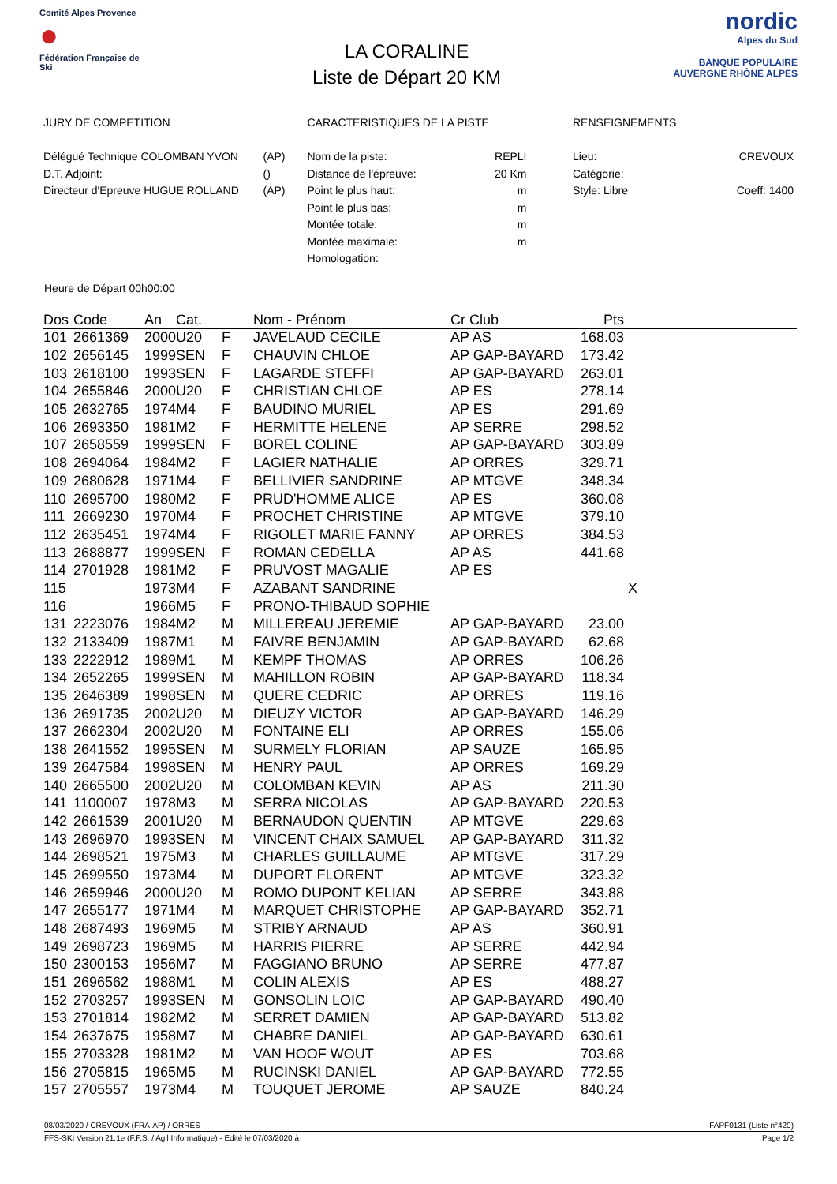Comité Alpes Provence
●
Fédération Française de Ski
LA CORALINE
Liste de Départ 20 KM
nordic
Alpes du Sud
BANQUE POPULAIRE
AUVERGNE RHÔNE ALPES
JURY DE COMPETITION
| Délégué Technique COLOMBAN YVON | (AP) |
| D.T. Adjoint: | () |
| Directeur d'Epreuve HUGUE ROLLAND | (AP) |
CARACTERISTIQUES DE LA PISTE
| Nom de la piste: | REPLI |
| Distance de l'épreuve: | 20 Km |
| Point le plus haut: | m |
| Point le plus bas: | m |
| Montée totale: | m |
| Montée maximale: | m |
| Homologation: | |
RENSEIGNEMENTS
| Lieu: | CREVOUX |
| Catégorie: | |
| Style: Libre | Coeff: 1400 |
Heure de Départ 00h00:00
| Dos | Code | An | Cat. | | Nom - Prénom | Cr Club | Pts | |
| --- | --- | --- | --- | --- | --- | --- | --- | --- |
| 101 | 2661369 | 2000 | U20 | F | JAVELAUD CECILE | AP AS | 168.03 | |
| 102 | 2656145 | 1999 | SEN | F | CHAUVIN CHLOE | AP GAP-BAYARD | 173.42 | |
| 103 | 2618100 | 1993 | SEN | F | LAGARDE STEFFI | AP GAP-BAYARD | 263.01 | |
| 104 | 2655846 | 2000 | U20 | F | CHRISTIAN CHLOE | AP ES | 278.14 | |
| 105 | 2632765 | 1974 | M4 | F | BAUDINO MURIEL | AP ES | 291.69 | |
| 106 | 2693350 | 1981 | M2 | F | HERMITTE HELENE | AP SERRE | 298.52 | |
| 107 | 2658559 | 1999 | SEN | F | BOREL COLINE | AP GAP-BAYARD | 303.89 | |
| 108 | 2694064 | 1984 | M2 | F | LAGIER NATHALIE | AP ORRES | 329.71 | |
| 109 | 2680628 | 1971 | M4 | F | BELLIVIER SANDRINE | AP MTGVE | 348.34 | |
| 110 | 2695700 | 1980 | M2 | F | PRUD'HOMME ALICE | AP ES | 360.08 | |
| 111 | 2669230 | 1970 | M4 | F | PROCHET CHRISTINE | AP MTGVE | 379.10 | |
| 112 | 2635451 | 1974 | M4 | F | RIGOLET MARIE FANNY | AP ORRES | 384.53 | |
| 113 | 2688877 | 1999 | SEN | F | ROMAN CEDELLA | AP AS | 441.68 | |
| 114 | 2701928 | 1981 | M2 | F | PRUVOST MAGALIE | AP ES | | |
| 115 | | 1973 | M4 | F | AZABANT SANDRINE | | | X |
| 116 | | 1966 | M5 | F | PRONO-THIBAUD SOPHIE | | | |
| 131 | 2223076 | 1984 | M2 | M | MILLEREAU JEREMIE | AP GAP-BAYARD | 23.00 | |
| 132 | 2133409 | 1987 | M1 | M | FAIVRE BENJAMIN | AP GAP-BAYARD | 62.68 | |
| 133 | 2222912 | 1989 | M1 | M | KEMPF THOMAS | AP ORRES | 106.26 | |
| 134 | 2652265 | 1999 | SEN | M | MAHILLON ROBIN | AP GAP-BAYARD | 118.34 | |
| 135 | 2646389 | 1998 | SEN | M | QUERE CEDRIC | AP ORRES | 119.16 | |
| 136 | 2691735 | 2002 | U20 | M | DIEUZY VICTOR | AP GAP-BAYARD | 146.29 | |
| 137 | 2662304 | 2002 | U20 | M | FONTAINE ELI | AP ORRES | 155.06 | |
| 138 | 2641552 | 1995 | SEN | M | SURMELY FLORIAN | AP SAUZE | 165.95 | |
| 139 | 2647584 | 1998 | SEN | M | HENRY PAUL | AP ORRES | 169.29 | |
| 140 | 2665500 | 2002 | U20 | M | COLOMBAN KEVIN | AP AS | 211.30 | |
| 141 | 1100007 | 1978 | M3 | M | SERRA NICOLAS | AP GAP-BAYARD | 220.53 | |
| 142 | 2661539 | 2001 | U20 | M | BERNAUDON QUENTIN | AP MTGVE | 229.63 | |
| 143 | 2696970 | 1993 | SEN | M | VINCENT CHAIX SAMUEL | AP GAP-BAYARD | 311.32 | |
| 144 | 2698521 | 1975 | M3 | M | CHARLES GUILLAUME | AP MTGVE | 317.29 | |
| 145 | 2699550 | 1973 | M4 | M | DUPORT FLORENT | AP MTGVE | 323.32 | |
| 146 | 2659946 | 2000 | U20 | M | ROMO DUPONT KELIAN | AP SERRE | 343.88 | |
| 147 | 2655177 | 1971 | M4 | M | MARQUET CHRISTOPHE | AP GAP-BAYARD | 352.71 | |
| 148 | 2687493 | 1969 | M5 | M | STRIBY ARNAUD | AP AS | 360.91 | |
| 149 | 2698723 | 1969 | M5 | M | HARRIS PIERRE | AP SERRE | 442.94 | |
| 150 | 2300153 | 1956 | M7 | M | FAGGIANO BRUNO | AP SERRE | 477.87 | |
| 151 | 2696562 | 1988 | M1 | M | COLIN ALEXIS | AP ES | 488.27 | |
| 152 | 2703257 | 1993 | SEN | M | GONSOLIN LOIC | AP GAP-BAYARD | 490.40 | |
| 153 | 2701814 | 1982 | M2 | M | SERRET DAMIEN | AP GAP-BAYARD | 513.82 | |
| 154 | 2637675 | 1958 | M7 | M | CHABRE DANIEL | AP GAP-BAYARD | 630.61 | |
| 155 | 2703328 | 1981 | M2 | M | VAN HOOF WOUT | AP ES | 703.68 | |
| 156 | 2705815 | 1965 | M5 | M | RUCINSKI DANIEL | AP GAP-BAYARD | 772.55 | |
| 157 | 2705557 | 1973 | M4 | M | TOUQUET JEROME | AP SAUZE | 840.24 | |
08/03/2020 / CREVOUX (FRA-AP) / ORRES FAPF0131 (Liste n°420)
FFS-SKI Version 21.1e (F.F.S. / Agil Informatique) - Edité le 07/03/2020 à Page 1/2